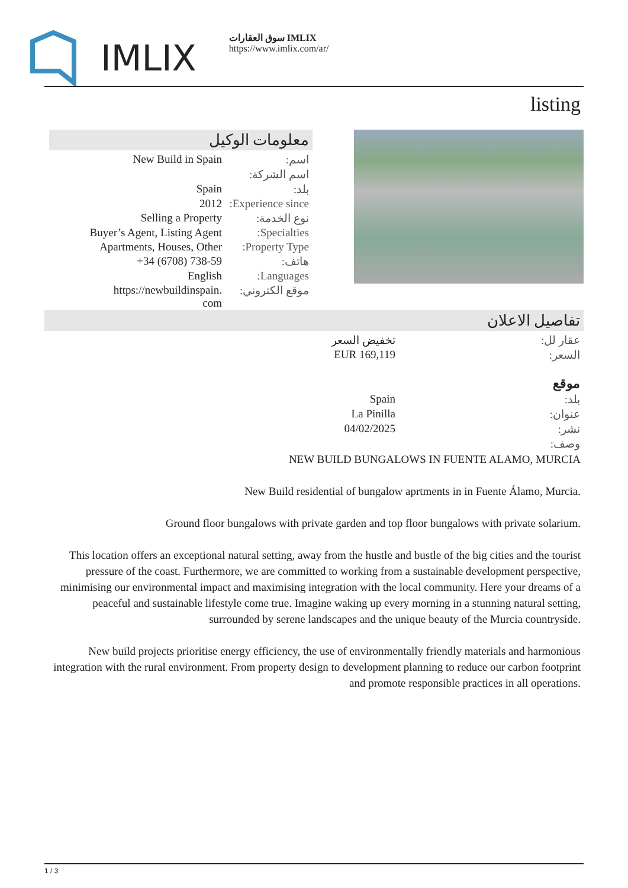IMLIX
سوق العقارات IMLIX
https://www.imlix.com/ar/
listing
معلومات الوكيل
| New Build in Spain | اسم: |
| | اسم الشركة: |
| Spain | بلد: |
| 2012 | Experience since: |
| Selling a Property | نوع الخدمة: |
| Buyer’s Agent, Listing Agent | Specialties: |
| Apartments, Houses, Other | Property Type: |
| +34 (6708) 738-59 | هاتف: |
| English | Languages: |
| https://newbuildinspain. com | موقع الكتروني: |
تفاصيل الاعلان
| | تخفيض السعر | عقار لل: |
| | EUR 169,119 | السعر: |
| موقع | | |
| | Spain | بلد: |
| | La Pinilla | عنوان: |
| | 04/02/2025 | نشر: |
| | | وصف: |
NEW BUILD BUNGALOWS IN FUENTE ALAMO, MURCIA
New Build residential of bungalow aprtments in in Fuente Álamo, Murcia.
Ground floor bungalows with private garden and top floor bungalows with private solarium.
This location offers an exceptional natural setting, away from the hustle and bustle of the big cities and the tourist pressure of the coast. Furthermore, we are committed to working from a sustainable development perspective, minimising our environmental impact and maximising integration with the local community. Here your dreams of a peaceful and sustainable lifestyle come true. Imagine waking up every morning in a stunning natural setting, surrounded by serene landscapes and the unique beauty of the Murcia countryside.
New build projects prioritise energy efficiency, the use of environmentally friendly materials and harmonious integration with the rural environment. From property design to development planning to reduce our carbon footprint and promote responsible practices in all operations.
1 / 3